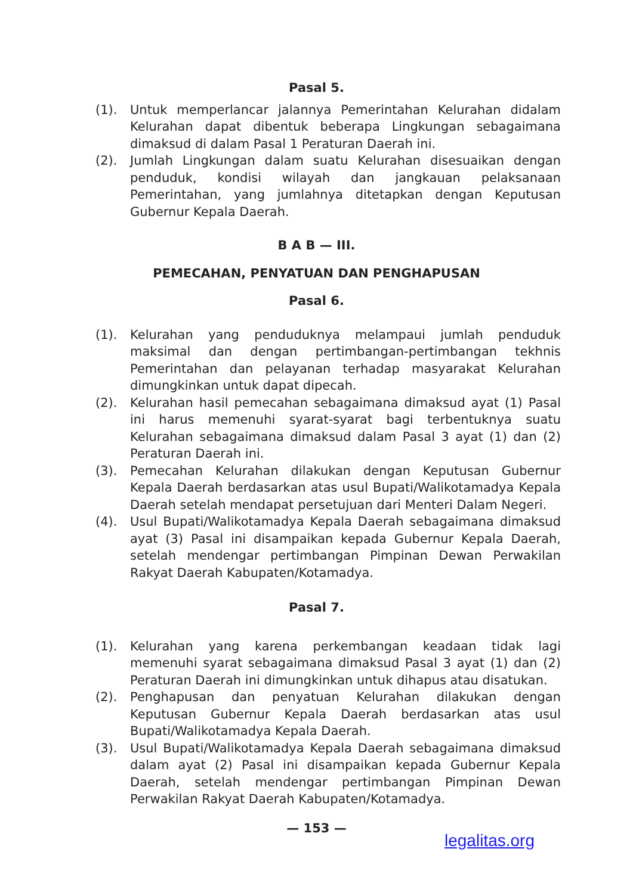Pasal 5.
(1). Untuk memperlancar jalannya Pemerintahan Kelurahan didalam Kelurahan dapat dibentuk beberapa Lingkungan sebagaimana dimaksud di dalam Pasal 1 Peraturan Daerah ini.
(2). Jumlah Lingkungan dalam suatu Kelurahan disesuaikan dengan penduduk, kondisi wilayah dan jangkauan pelaksanaan Pemerintahan, yang jumlahnya ditetapkan dengan Keputusan Gubernur Kepala Daerah.
B A B — III.
PEMECAHAN, PENYATUAN DAN PENGHAPUSAN
Pasal 6.
(1). Kelurahan yang penduduknya melampaui jumlah penduduk maksimal dan dengan pertimbangan-pertimbangan tekhnis Pemerintahan dan pelayanan terhadap masyarakat Kelurahan dimungkinkan untuk dapat dipecah.
(2). Kelurahan hasil pemecahan sebagaimana dimaksud ayat (1) Pasal ini harus memenuhi syarat-syarat bagi terbentuknya suatu Kelurahan sebagaimana dimaksud dalam Pasal 3 ayat (1) dan (2) Peraturan Daerah ini.
(3). Pemecahan Kelurahan dilakukan dengan Keputusan Gubernur Kepala Daerah berdasarkan atas usul Bupati/Walikotamadya Kepala Daerah setelah mendapat persetujuan dari Menteri Dalam Negeri.
(4). Usul Bupati/Walikotamadya Kepala Daerah sebagaimana dimaksud ayat (3) Pasal ini disampaikan kepada Gubernur Kepala Daerah, setelah mendengar pertimbangan Pimpinan Dewan Perwakilan Rakyat Daerah Kabupaten/Kotamadya.
Pasal 7.
(1). Kelurahan yang karena perkembangan keadaan tidak lagi memenuhi syarat sebagaimana dimaksud Pasal 3 ayat (1) dan (2) Peraturan Daerah ini dimungkinkan untuk dihapus atau disatukan.
(2). Penghapusan dan penyatuan Kelurahan dilakukan dengan Keputusan Gubernur Kepala Daerah berdasarkan atas usul Bupati/Walikotamadya Kepala Daerah.
(3). Usul Bupati/Walikotamadya Kepala Daerah sebagaimana dimaksud dalam ayat (2) Pasal ini disampaikan kepada Gubernur Kepala Daerah, setelah mendengar pertimbangan Pimpinan Dewan Perwakilan Rakyat Daerah Kabupaten/Kotamadya.
— 153 —
legalitas.org